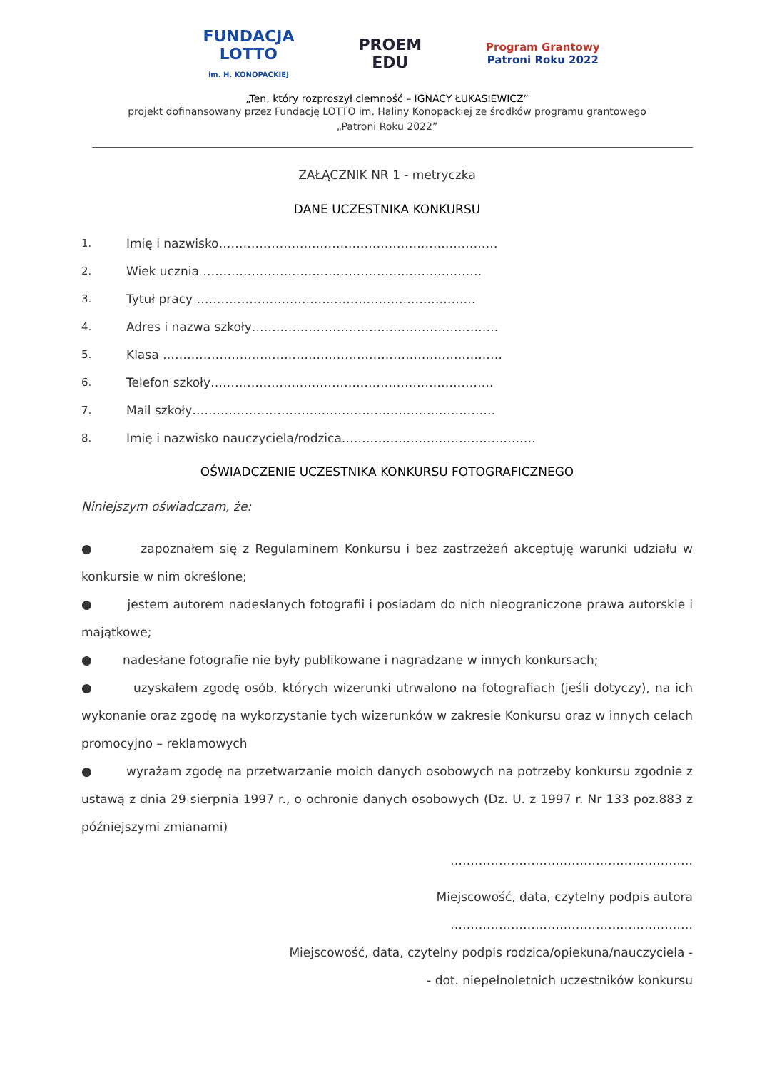FUNDACJA
LOTTO
im. H. KONOPACKIEJ
PROEM
EDU
Program Grantowy
Patroni Roku 2022
„Ten, który rozproszył ciemność – IGNACY ŁUKASIEWICZ”
projekt dofinansowany przez Fundację LOTTO im. Haliny Konopackiej ze środków programu grantowego
„Patroni Roku 2022”
ZAŁĄCZNIK NR 1 - metryczka
DANE UCZESTNIKA KONKURSU
1. Imię i nazwisko……………………………………………………………
2. Wiek ucznia ……………………………………………………………
3. Tytuł pracy ……………………………………………………………
4. Adres i nazwa szkoły…………………………………………………….
5. Klasa …………………………………………………………………………
6. Telefon szkoły…………………………………………………………….
7. Mail szkoły…………………………………………………………………
8. Imię i nazwisko nauczyciela/rodzica…………………………………………
OŚWIADCZENIE UCZESTNIKA KONKURSU FOTOGRAFICZNEGO
Niniejszym oświadczam, że:
● zapoznałem się z Regulaminem Konkursu i bez zastrzeżeń akceptuję warunki udziału w konkursie w nim określone;
● jestem autorem nadesłanych fotografii i posiadam do nich nieograniczone prawa autorskie i majątkowe;
● nadesłane fotografie nie były publikowane i nagradzane w innych konkursach;
● uzyskałem zgodę osób, których wizerunki utrwalono na fotografiach (jeśli dotyczy), na ich wykonanie oraz zgodę na wykorzystanie tych wizerunków w zakresie Konkursu oraz w innych celach promocyjno – reklamowych
● wyrażam zgodę na przetwarzanie moich danych osobowych na potrzeby konkursu zgodnie z ustawą z dnia 29 sierpnia 1997 r., o ochronie danych osobowych (Dz. U. z 1997 r. Nr 133 poz.883 z późniejszymi zmianami)
……………………………………………………
Miejscowość, data, czytelny podpis autora
……………………………………………………
Miejscowość, data, czytelny podpis rodzica/opiekuna/nauczyciela -
- dot. niepełnoletnich uczestników konkursu